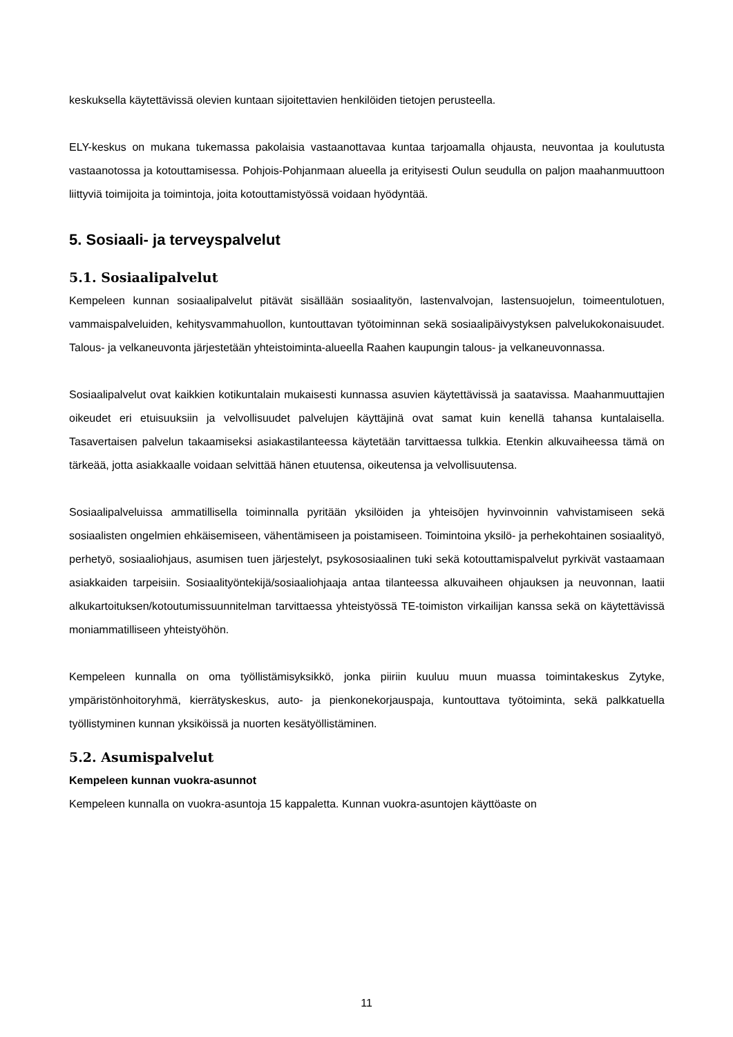keskuksella käytettävissä olevien kuntaan sijoitettavien henkilöiden tietojen perusteella.
ELY-keskus on mukana tukemassa pakolaisia vastaanottavaa kuntaa tarjoamalla ohjausta, neuvontaa ja koulutusta vastaanotossa ja kotouttamisessa. Pohjois-Pohjanmaan alueella ja erityisesti Oulun seudulla on paljon maahanmuuttoon liittyviä toimijoita ja toimintoja, joita kotouttamistyössä voidaan hyödyntää.
5. Sosiaali- ja terveyspalvelut
5.1. Sosiaalipalvelut
Kempeleen kunnan sosiaalipalvelut pitävät sisällään sosiaalityön, lastenvalvojan, lastensuojelun, toimeentulotuen, vammaispalveluiden, kehitysvammahuollon, kuntouttavan työtoiminnan sekä sosiaalipäivystyksen palvelukokonaisuudet. Talous- ja velkaneuvonta järjestetään yhteistoiminta-alueella Raahen kaupungin talous- ja velkaneuvonnassa.
Sosiaalipalvelut ovat kaikkien kotikuntalain mukaisesti kunnassa asuvien käytettävissä ja saatavissa. Maahanmuuttajien oikeudet eri etuisuuksiin ja velvollisuudet palvelujen käyttäjinä ovat samat kuin kenellä tahansa kuntalaisella. Tasavertaisen palvelun takaamiseksi asiakastilanteessa käytetään tarvittaessa tulkkia. Etenkin alkuvaiheessa tämä on tärkeää, jotta asiakkaalle voidaan selvittää hänen etuutensa, oikeutensa ja velvollisuutensa.
Sosiaalipalveluissa ammatillisella toiminnalla pyritään yksilöiden ja yhteisöjen hyvinvoinnin vahvistamiseen sekä sosiaalisten ongelmien ehkäisemiseen, vähentämiseen ja poistamiseen. Toimintoina yksilö- ja perhekohtainen sosiaalityö, perhetyö, sosiaaliohjaus, asumisen tuen järjestelyt, psykososiaalinen tuki sekä kotouttamispalvelut pyrkivät vastaamaan asiakkaiden tarpeisiin. Sosiaalityöntekijä/sosiaaliohjaaja antaa tilanteessa alkuvaiheen ohjauksen ja neuvonnan, laatii alkukartoituksen/kotoutumissuunnitelman tarvittaessa yhteistyössä TE-toimiston virkailijan kanssa sekä on käytettävissä moniammatilliseen yhteistyöhön.
Kempeleen kunnalla on oma työllistämisyksikkö, jonka piiriin kuuluu muun muassa toimintakeskus Zytyke, ympäristönhoitoryhmä, kierrätyskeskus, auto- ja pienkonekorjauspaja, kuntouttava työtoiminta, sekä palkkatuella työllistyminen kunnan yksiköissä ja nuorten kesätyöllistäminen.
5.2. Asumispalvelut
Kempeleen kunnan vuokra-asunnot
Kempeleen kunnalla on vuokra-asuntoja 15 kappaletta. Kunnan vuokra-asuntojen käyttöaste on
11